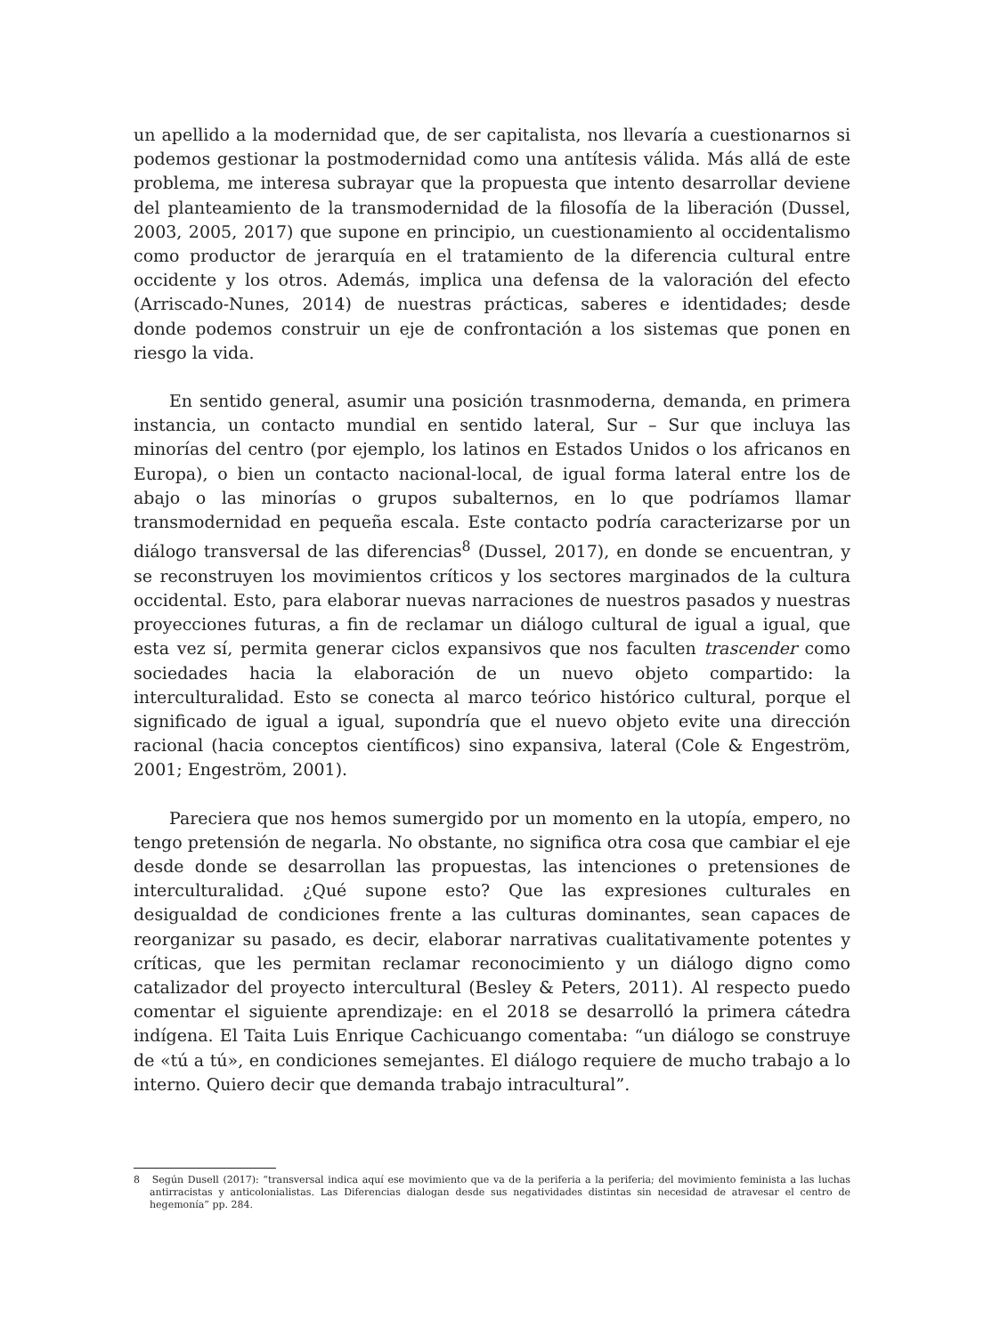un apellido a la modernidad que, de ser capitalista, nos llevaría a cuestionarnos si podemos gestionar la postmodernidad como una antítesis válida. Más allá de este problema, me interesa subrayar que la propuesta que intento desarrollar deviene del planteamiento de la transmodernidad de la filosofía de la liberación (Dussel, 2003, 2005, 2017) que supone en principio, un cuestionamiento al occidentalismo como productor de jerarquía en el tratamiento de la diferencia cultural entre occidente y los otros. Además, implica una defensa de la valoración del efecto (Arriscado-Nunes, 2014) de nuestras prácticas, saberes e identidades; desde donde podemos construir un eje de confrontación a los sistemas que ponen en riesgo la vida.
En sentido general, asumir una posición trasnmoderna, demanda, en primera instancia, un contacto mundial en sentido lateral, Sur – Sur que incluya las minorías del centro (por ejemplo, los latinos en Estados Unidos o los africanos en Europa), o bien un contacto nacional-local, de igual forma lateral entre los de abajo o las minorías o grupos subalternos, en lo que podríamos llamar transmodernidad en pequeña escala. Este contacto podría caracterizarse por un diálogo transversal de las diferencias<sup>8</sup> (Dussel, 2017), en donde se encuentran, y se reconstruyen los movimientos críticos y los sectores marginados de la cultura occidental. Esto, para elaborar nuevas narraciones de nuestros pasados y nuestras proyecciones futuras, a fin de reclamar un diálogo cultural de igual a igual, que esta vez sí, permita generar ciclos expansivos que nos faculten trascender como sociedades hacia la elaboración de un nuevo objeto compartido: la interculturalidad. Esto se conecta al marco teórico histórico cultural, porque el significado de igual a igual, supondría que el nuevo objeto evite una dirección racional (hacia conceptos científicos) sino expansiva, lateral (Cole & Engeström, 2001; Engeström, 2001).
Pareciera que nos hemos sumergido por un momento en la utopía, empero, no tengo pretensión de negarla. No obstante, no significa otra cosa que cambiar el eje desde donde se desarrollan las propuestas, las intenciones o pretensiones de interculturalidad. ¿Qué supone esto? Que las expresiones culturales en desigualdad de condiciones frente a las culturas dominantes, sean capaces de reorganizar su pasado, es decir, elaborar narrativas cualitativamente potentes y críticas, que les permitan reclamar reconocimiento y un diálogo digno como catalizador del proyecto intercultural (Besley & Peters, 2011). Al respecto puedo comentar el siguiente aprendizaje: en el 2018 se desarrolló la primera cátedra indígena. El Taita Luis Enrique Cachicuango comentaba: “un diálogo se construye de «tú a tú», en condiciones semejantes. El diálogo requiere de mucho trabajo a lo interno. Quiero decir que demanda trabajo intracultural”.
8 Según Dusell (2017): “transversal indica aquí ese movimiento que va de la periferia a la periferia; del movimiento feminista a las luchas antirracistas y anticolonialistas. Las Diferencias dialogan desde sus negatividades distintas sin necesidad de atravesar el centro de hegemonía” pp. 284.